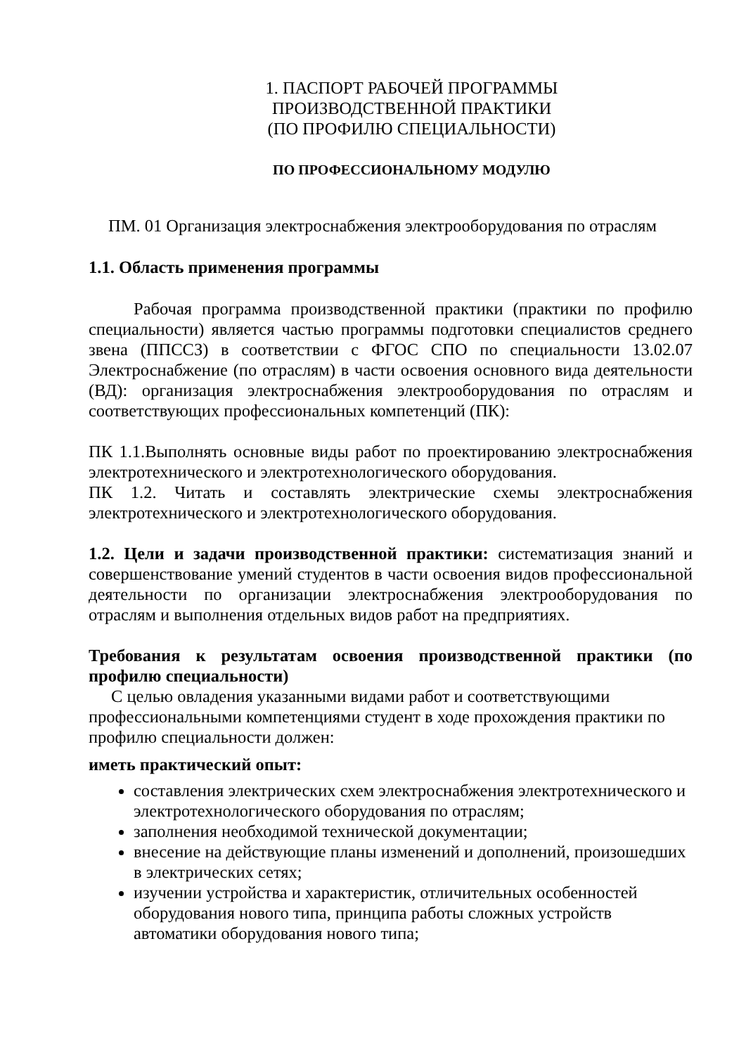1. ПАСПОРТ РАБОЧЕЙ ПРОГРАММЫ
ПРОИЗВОДСТВЕННОЙ ПРАКТИКИ
(ПО ПРОФИЛЮ СПЕЦИАЛЬНОСТИ)
ПО ПРОФЕССИОНАЛЬНОМУ МОДУЛЮ
ПМ. 01 Организация электроснабжения электрооборудования по отраслям
1.1. Область применения программы
Рабочая программа производственной практики (практики по профилю специальности) является частью программы подготовки специалистов среднего звена (ППССЗ) в соответствии с ФГОС СПО по специальности 13.02.07 Электроснабжение (по отраслям) в части освоения основного вида деятельности (ВД): организация электроснабжения электрооборудования по отраслям и соответствующих профессиональных компетенций (ПК):
ПК 1.1.Выполнять основные виды работ по проектированию электроснабжения электротехнического и электротехнологического оборудования.
ПК 1.2. Читать и составлять электрические схемы электроснабжения электротехнического и электротехнологического оборудования.
1.2. Цели и задачи производственной практики: систематизация знаний и совершенствование умений студентов в части освоения видов профессиональной деятельности по организации электроснабжения электрооборудования по отраслям и выполнения отдельных видов работ на предприятиях.
Требования к результатам освоения производственной практики (по профилю специальности)
С целью овладения указанными видами работ и соответствующими профессиональными компетенциями студент в ходе прохождения практики по профилю специальности должен:
иметь практический опыт:
составления электрических схем электроснабжения электротехнического и электротехнологического оборудования по отраслям;
заполнения необходимой технической документации;
внесение на действующие планы изменений и дополнений, произошедших в электрических сетях;
изучении устройства и характеристик, отличительных особенностей оборудования нового типа, принципа работы сложных устройств автоматики оборудования нового типа;